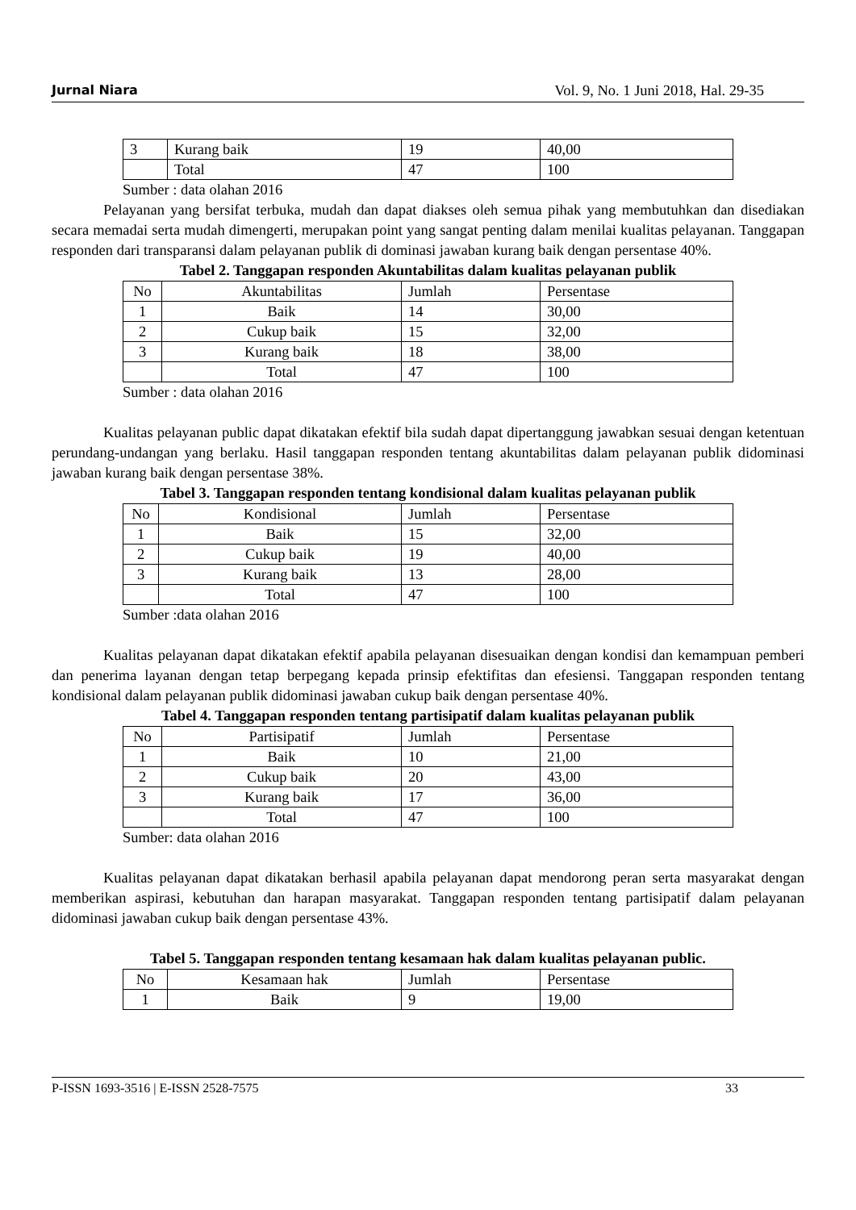Jurnal Niara Vol. 9, No. 1 Juni 2018, Hal. 29-35
| 3 | Kurang baik | 19 | 40,00 |
| | Total | 47 | 100 |
Sumber : data olahan 2016
Pelayanan yang bersifat terbuka, mudah dan dapat diakses oleh semua pihak yang membutuhkan dan disediakan secara memadai serta mudah dimengerti, merupakan point yang sangat penting dalam menilai kualitas pelayanan. Tanggapan responden dari transparansi dalam pelayanan publik di dominasi jawaban kurang baik dengan persentase 40%.
Tabel 2. Tanggapan responden Akuntabilitas dalam kualitas pelayanan publik
| No | Akuntabilitas | Jumlah | Persentase |
| 1 | Baik | 14 | 30,00 |
| 2 | Cukup baik | 15 | 32,00 |
| 3 | Kurang baik | 18 | 38,00 |
| | Total | 47 | 100 |
Sumber : data olahan 2016
Kualitas pelayanan public dapat dikatakan efektif bila sudah dapat dipertanggung jawabkan sesuai dengan ketentuan perundang-undangan yang berlaku. Hasil tanggapan responden tentang akuntabilitas dalam pelayanan publik didominasi jawaban kurang baik dengan persentase 38%.
Tabel 3. Tanggapan responden tentang kondisional dalam kualitas pelayanan publik
| No | Kondisional | Jumlah | Persentase |
| 1 | Baik | 15 | 32,00 |
| 2 | Cukup baik | 19 | 40,00 |
| 3 | Kurang baik | 13 | 28,00 |
| | Total | 47 | 100 |
Sumber :data olahan 2016
Kualitas pelayanan dapat dikatakan efektif apabila pelayanan disesuaikan dengan kondisi dan kemampuan pemberi dan penerima layanan dengan tetap berpegang kepada prinsip efektifitas dan efesiensi. Tanggapan responden tentang kondisional dalam pelayanan publik didominasi jawaban cukup baik dengan persentase 40%.
Tabel 4. Tanggapan responden tentang partisipatif dalam kualitas pelayanan publik
| No | Partisipatif | Jumlah | Persentase |
| 1 | Baik | 10 | 21,00 |
| 2 | Cukup baik | 20 | 43,00 |
| 3 | Kurang baik | 17 | 36,00 |
| | Total | 47 | 100 |
Sumber: data olahan 2016
Kualitas pelayanan dapat dikatakan berhasil apabila pelayanan dapat mendorong peran serta masyarakat dengan memberikan aspirasi, kebutuhan dan harapan masyarakat. Tanggapan responden tentang partisipatif dalam pelayanan didominasi jawaban cukup baik dengan persentase 43%.
Tabel 5. Tanggapan responden tentang kesamaan hak dalam kualitas pelayanan public.
| No | Kesamaan hak | Jumlah | Persentase |
| 1 | Baik | 9 | 19,00 |
P-ISSN 1693-3516 | E-ISSN 2528-7575 33